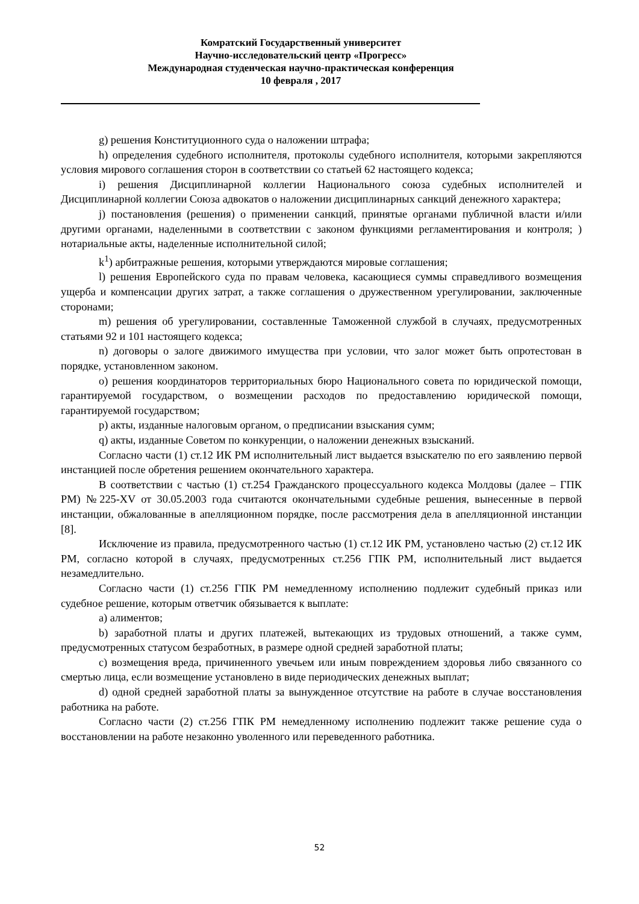Комратский Государственный университет
Научно-исследовательский центр «Прогресс»
Международная студенческая научно-практическая конференция
10 февраля , 2017
g) решения Конституционного суда о наложении штрафа;
h) определения судебного исполнителя, протоколы судебного исполнителя, которыми закрепляются условия мирового соглашения сторон в соответствии со статьей 62 настоящего кодекса;
i) решения Дисциплинарной коллегии Национального союза судебных исполнителей и Дисциплинарной коллегии Союза адвокатов о наложении дисциплинарных санкций денежного характера;
j) постановления (решения) о применении санкций, принятые органами публичной власти и/или другими органами, наделенными в соответствии с законом функциями регламентирования и контроля; ) нотариальные акты, наделенные исполнительной силой;
k<sup>1</sup>) арбитражные решения, которыми утверждаются мировые соглашения;
l) решения Европейского суда по правам человека, касающиеся суммы справедливого возмещения ущерба и компенсации других затрат, а также соглашения о дружественном урегулировании, заключенные сторонами;
m) решения об урегулировании, составленные Таможенной службой в случаях, предусмотренных статьями 92 и 101 настоящего кодекса;
n) договоры о залоге движимого имущества при условии, что залог может быть опротестован в порядке, установленном законом.
o) решения координаторов территориальных бюро Национального совета по юридической помощи, гарантируемой государством, о возмещении расходов по предоставлению юридической помощи, гарантируемой государством;
p) акты, изданные налоговым органом, о предписании взыскания сумм;
q) акты, изданные Советом по конкуренции, о наложении денежных взысканий.
Согласно части (1) ст.12 ИК РМ исполнительный лист выдается взыскателю по его заявлению первой инстанцией после обретения решением окончательного характера.
В соответствии с частью (1) ст.254 Гражданского процессуального кодекса Молдовы (далее – ГПК РМ) №225-XV от 30.05.2003 года считаются окончательными судебные решения, вынесенные в первой инстанции, обжалованные в апелляционном порядке, после рассмотрения дела в апелляционной инстанции [8].
Исключение из правила, предусмотренного частью (1) ст.12 ИК РМ, установлено частью (2) ст.12 ИК РМ, согласно которой в случаях, предусмотренных ст.256 ГПК РМ, исполнительный лист выдается незамедлительно.
Согласно части (1) ст.256 ГПК РМ немедленному исполнению подлежит судебный приказ или судебное решение, которым ответчик обязывается к выплате:
a) алиментов;
b) заработной платы и других платежей, вытекающих из трудовых отношений, а также сумм, предусмотренных статусом безработных, в размере одной средней заработной платы;
c) возмещения вреда, причиненного увечьем или иным повреждением здоровья либо связанного со смертью лица, если возмещение установлено в виде периодических денежных выплат;
d) одной средней заработной платы за вынужденное отсутствие на работе в случае восстановления работника на работе.
Согласно части (2) ст.256 ГПК РМ немедленному исполнению подлежит также решение суда о восстановлении на работе незаконно уволенного или переведенного работника.
52